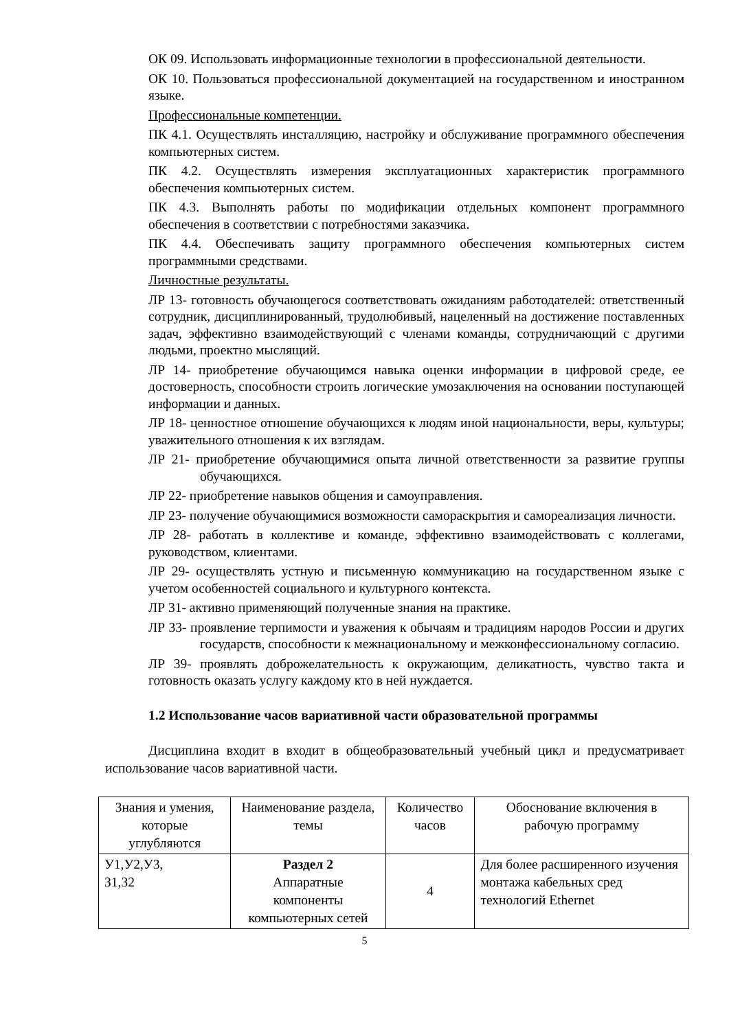ОК 09. Использовать информационные технологии в профессиональной деятельности.
ОК 10. Пользоваться профессиональной документацией на государственном и иностранном языке.
Профессиональные компетенции.
ПК 4.1. Осуществлять инсталляцию, настройку и обслуживание программного обеспечения компьютерных систем.
ПК 4.2. Осуществлять измерения эксплуатационных характеристик программного обеспечения компьютерных систем.
ПК 4.3. Выполнять работы по модификации отдельных компонент программного обеспечения в соответствии с потребностями заказчика.
ПК 4.4. Обеспечивать защиту программного обеспечения компьютерных систем программными средствами.
Личностные результаты.
ЛР 13- готовность обучающегося соответствовать ожиданиям работодателей: ответственный сотрудник, дисциплинированный, трудолюбивый, нацеленный на достижение поставленных задач, эффективно взаимодействующий с членами команды, сотрудничающий с другими людьми, проектно мыслящий.
ЛР 14- приобретение обучающимся навыка оценки информации в цифровой среде, ее достоверность, способности строить логические умозаключения на основании поступающей информации и данных.
ЛР 18- ценностное отношение обучающихся к людям иной национальности, веры, культуры; уважительного отношения к их взглядам.
ЛР 21- приобретение обучающимися опыта личной ответственности за развитие группы обучающихся.
ЛР 22- приобретение навыков общения и самоуправления.
ЛР 23- получение обучающимися возможности самораскрытия и самореализация личности.
ЛР 28- работать в коллективе и команде, эффективно взаимодействовать с коллегами, руководством, клиентами.
ЛР 29- осуществлять устную и письменную коммуникацию на государственном языке с учетом особенностей социального и культурного контекста.
ЛР 31- активно применяющий полученные знания на практике.
ЛР 33- проявление терпимости и уважения к обычаям и традициям народов России и других государств, способности к межнациональному и межконфессиональному согласию.
ЛР 39- проявлять доброжелательность к окружающим, деликатность, чувство такта и готовность оказать услугу каждому кто в ней нуждается.
1.2 Использование часов вариативной части образовательной программы
Дисциплина входит в входит в общеобразовательный учебный цикл и предусматривает использование часов вариативной части.
| Знания и умения, которые углубляются | Наименование раздела, темы | Количество часов | Обоснование включения в рабочую программу |
| --- | --- | --- | --- |
| У1,У2,У3, З1,З2 | Раздел 2 Аппаратные компоненты компьютерных сетей | 4 | Для более расширенного изучения монтажа кабельных сред технологий Ethernet |
5